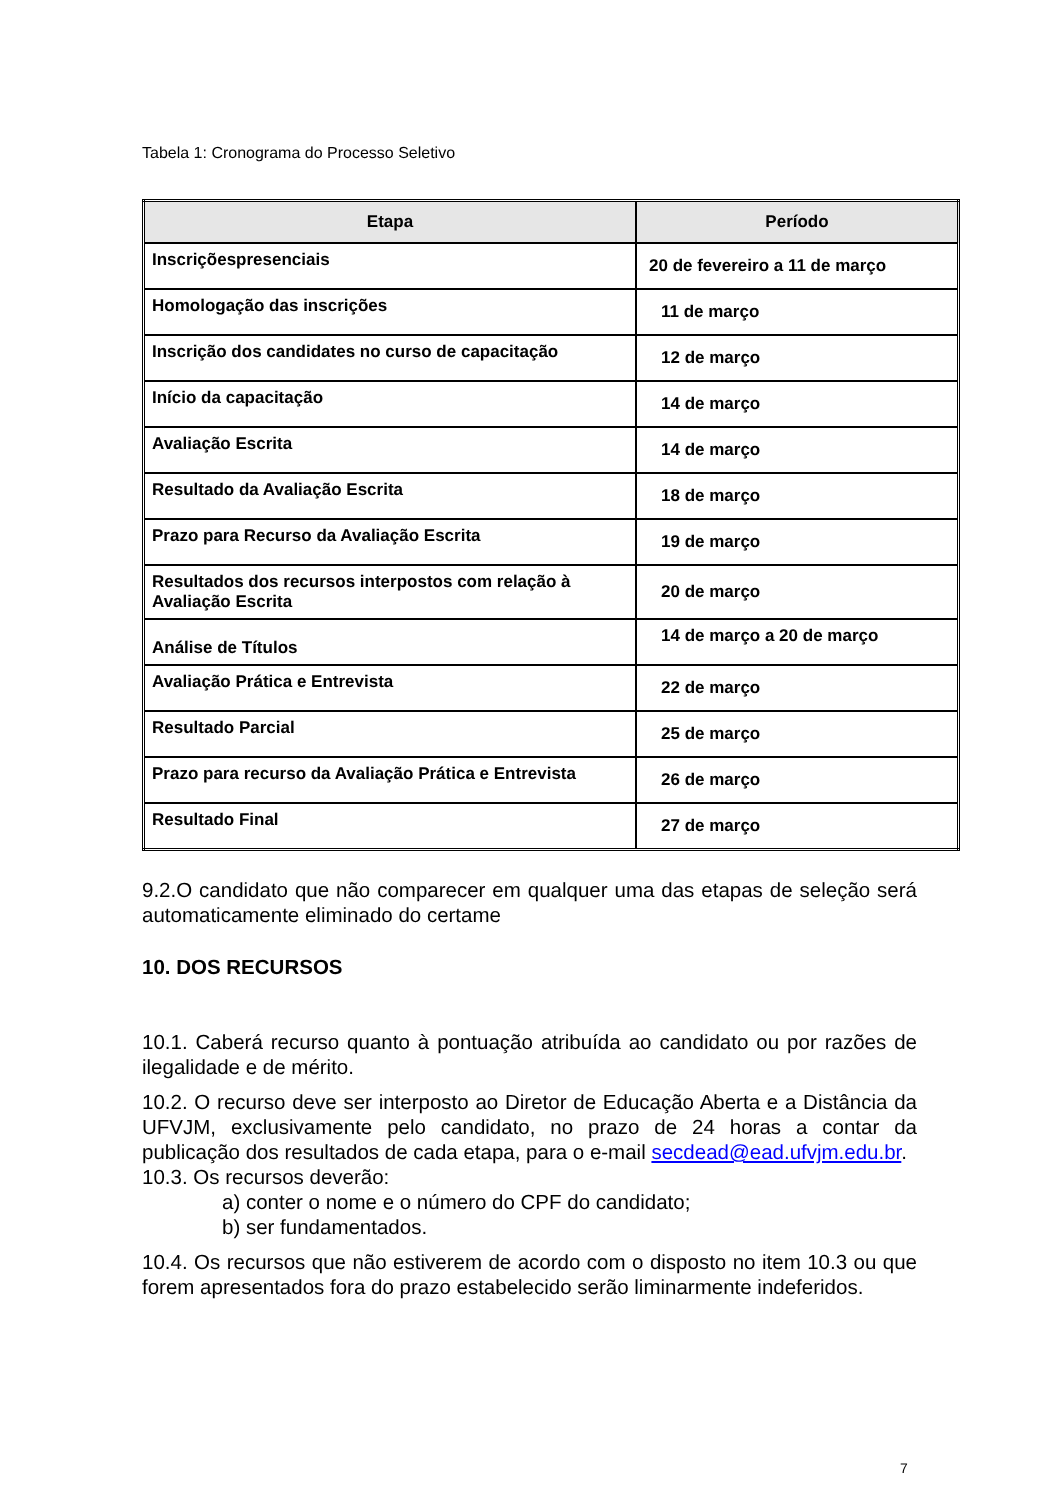Tabela 1: Cronograma do Processo Seletivo
| Etapa | Período |
| --- | --- |
| Inscriçõespresenciais | 20 de fevereiro a 11 de março |
| Homologação das inscrições | 11 de março |
| Inscrição dos candidates no curso de capacitação | 12 de março |
| Início da capacitação | 14 de março |
| Avaliação Escrita | 14 de março |
| Resultado da Avaliação Escrita | 18 de março |
| Prazo para Recurso da Avaliação Escrita | 19 de março |
| Resultados dos recursos interpostos com relação à Avaliação Escrita | 20 de março |
| Análise de Títulos | 14 de março a 20 de março |
| Avaliação Prática e Entrevista | 22 de março |
| Resultado Parcial | 25 de março |
| Prazo para recurso da Avaliação Prática e Entrevista | 26 de março |
| Resultado Final | 27 de março |
9.2.O candidato que não comparecer em qualquer uma das etapas de seleção será automaticamente eliminado do certame
10. DOS RECURSOS
10.1. Caberá recurso quanto à pontuação atribuída ao candidato ou por razões de ilegalidade e de mérito.
10.2. O recurso deve ser interposto ao Diretor de Educação Aberta e a Distância da UFVJM, exclusivamente pelo candidato, no prazo de 24 horas a contar da publicação dos resultados de cada etapa, para o e-mail secdead@ead.ufvjm.edu.br.
10.3. Os recursos deverão:
a) conter o nome e o número do CPF do candidato;
b) ser fundamentados.
10.4. Os recursos que não estiverem de acordo com o disposto no item 10.3 ou que forem apresentados fora do prazo estabelecido serão liminarmente indeferidos.
7